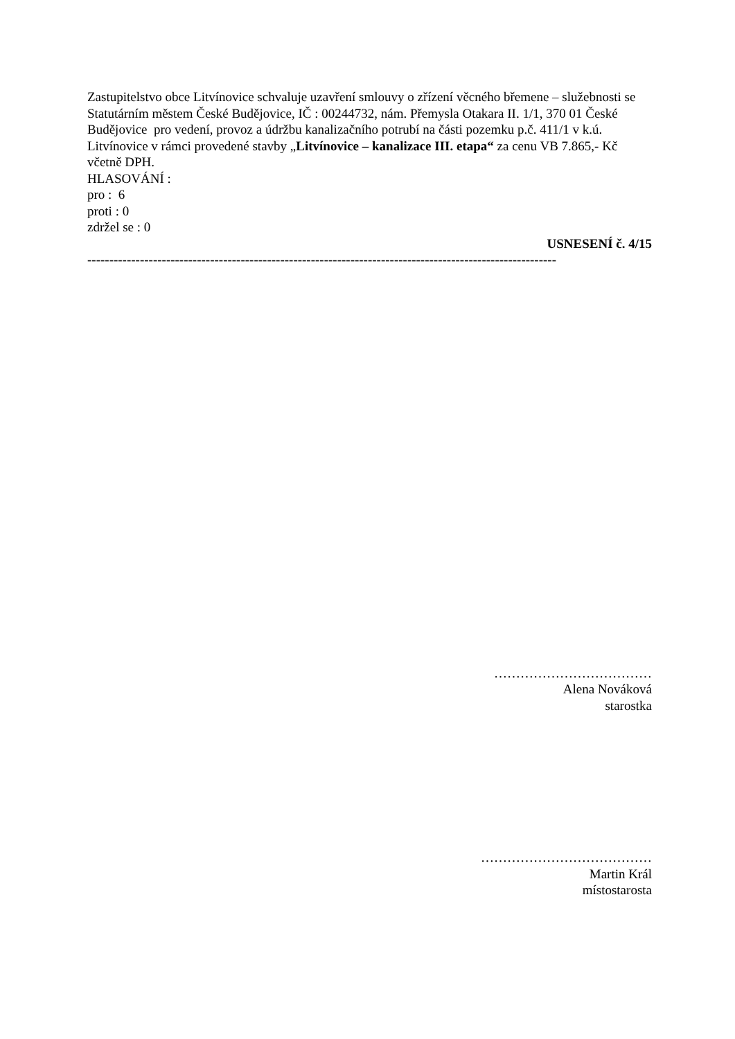Zastupitelstvo obce Litvínovice schvaluje uzavření smlouvy o zřízení věcného břemene – služebnosti se Statutárním městem České Budějovice, IČ : 00244732, nám. Přemysla Otakara II. 1/1, 370 01 České Budějovice pro vedení, provoz a údržbu kanalizačního potrubí na části pozemku p.č. 411/1 v k.ú. Litvínovice v rámci provedené stavby „Litvínovice – kanalizace III. etapa“ za cenu VB 7.865,- Kč včetně DPH.
HLASOVÁNÍ :
pro : 6
proti : 0
zdržel se : 0
USNESENÍ č. 4/15
-----------------------------------------------------------------------------------------------------------
………………………………
Alena Nováková
starostka
…………………………………
Martin Král
místostarosta